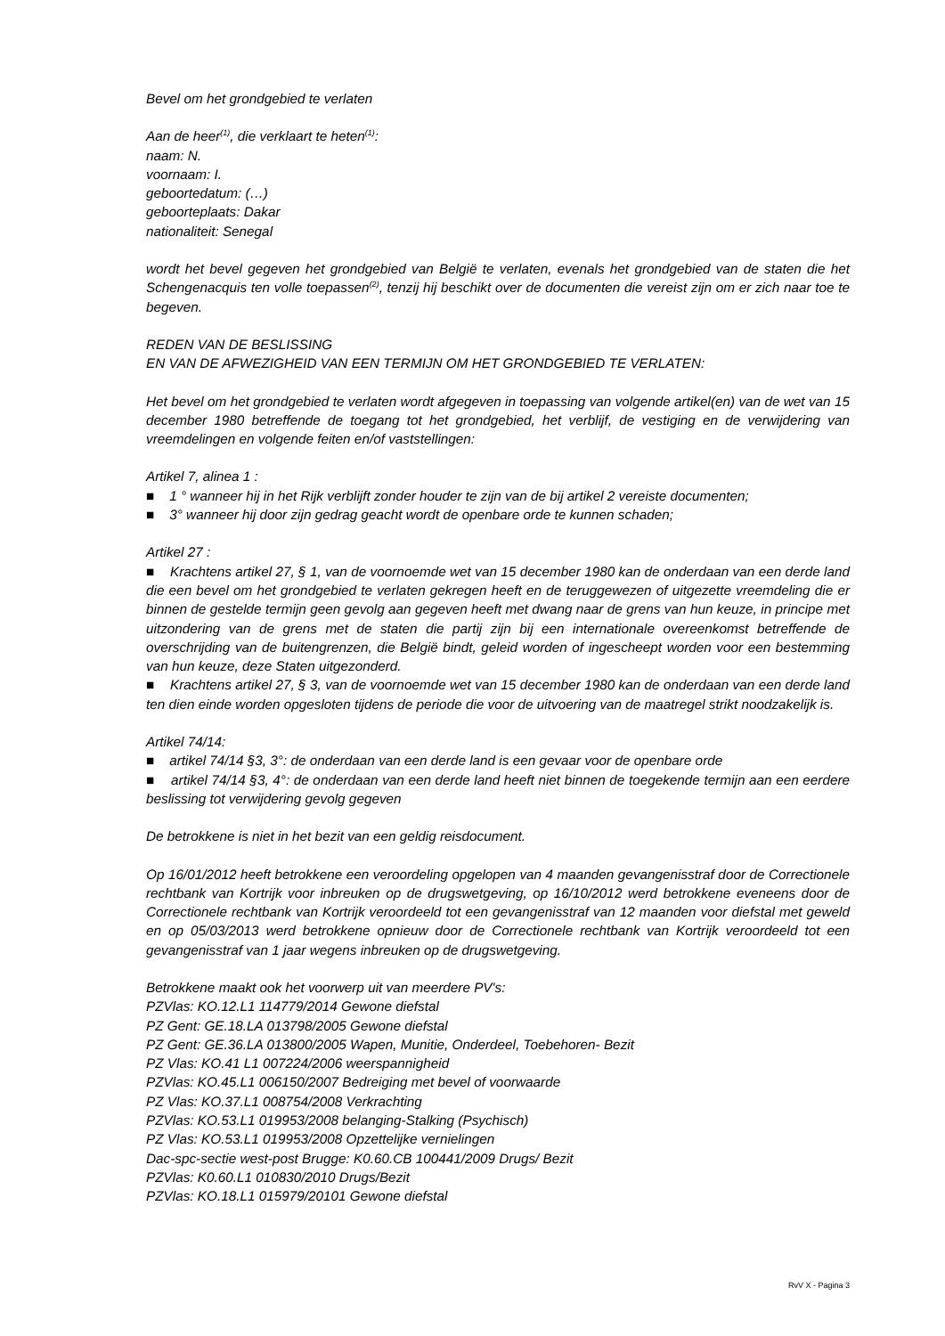Bevel om het grondgebied te verlaten
Aan de heer<sup>(1)</sup>, die verklaart te heten<sup>(1)</sup>:
naam: N.
voornaam: I.
geboortedatum: (…)
geboorteplaats: Dakar
nationaliteit: Senegal
wordt het bevel gegeven het grondgebied van België te verlaten, evenals het grondgebied van de staten die het Schengenacquis ten volle toepassen<sup>(2)</sup>, tenzij hij beschikt over de documenten die vereist zijn om er zich naar toe te begeven.
REDEN VAN DE BESLISSING
EN VAN DE AFWEZIGHEID VAN EEN TERMIJN OM HET GRONDGEBIED TE VERLATEN:
Het bevel om het grondgebied te verlaten wordt afgegeven in toepassing van volgende artikel(en) van de wet van 15 december 1980 betreffende de toegang tot het grondgebied, het verblijf, de vestiging en de verwijdering van vreemdelingen en volgende feiten en/of vaststellingen:
Artikel 7, alinea 1 :
■ 1 ° wanneer hij in het Rijk verblijft zonder houder te zijn van de bij artikel 2 vereiste documenten;
■ 3° wanneer hij door zijn gedrag geacht wordt de openbare orde te kunnen schaden;
Artikel 27 :
■ Krachtens artikel 27, § 1, van de voornoemde wet van 15 december 1980 kan de onderdaan van een derde land die een bevel om het grondgebied te verlaten gekregen heeft en de teruggewezen of uitgezette vreemdeling die er binnen de gestelde termijn geen gevolg aan gegeven heeft met dwang naar de grens van hun keuze, in principe met uitzondering van de grens met de staten die partij zijn bij een internationale overeenkomst betreffende de overschrijding van de buitengrenzen, die België bindt, geleid worden of ingescheept worden voor een bestemming van hun keuze, deze Staten uitgezonderd.
■ Krachtens artikel 27, § 3, van de voornoemde wet van 15 december 1980 kan de onderdaan van een derde land ten dien einde worden opgesloten tijdens de periode die voor de uitvoering van de maatregel strikt noodzakelijk is.
Artikel 74/14:
■ artikel 74/14 §3, 3°: de onderdaan van een derde land is een gevaar voor de openbare orde
■ artikel 74/14 §3, 4°: de onderdaan van een derde land heeft niet binnen de toegekende termijn aan een eerdere beslissing tot verwijdering gevolg gegeven
De betrokkene is niet in het bezit van een geldig reisdocument.
Op 16/01/2012 heeft betrokkene een veroordeling opgelopen van 4 maanden gevangenisstraf door de Correctionele rechtbank van Kortrijk voor inbreuken op de drugswetgeving, op 16/10/2012 werd betrokkene eveneens door de Correctionele rechtbank van Kortrijk veroordeeld tot een gevangenisstraf van 12 maanden voor diefstal met geweld en op 05/03/2013 werd betrokkene opnieuw door de Correctionele rechtbank van Kortrijk veroordeeld tot een gevangenisstraf van 1 jaar wegens inbreuken op de drugswetgeving.
Betrokkene maakt ook het voorwerp uit van meerdere PV's:
PZVlas: KO.12.L1 114779/2014 Gewone diefstal
PZ Gent: GE.18.LA 013798/2005 Gewone diefstal
PZ Gent: GE.36.LA 013800/2005 Wapen, Munitie, Onderdeel, Toebehoren- Bezit
PZ Vlas: KO.41 L1 007224/2006 weerspannigheid
PZVlas: KO.45.L1 006150/2007 Bedreiging met bevel of voorwaarde
PZ Vlas: KO.37.L1 008754/2008 Verkrachting
PZVlas: KO.53.L1 019953/2008 belanging-Stalking (Psychisch)
PZ Vlas: KO.53.L1 019953/2008 Opzettelijke vernielingen
Dac-spc-sectie west-post Brugge: K0.60.CB 100441/2009 Drugs/ Bezit
PZVlas: K0.60.L1 010830/2010 Drugs/Bezit
PZVlas: KO.18.L1 015979/20101 Gewone diefstal
RvV X - Pagina 3